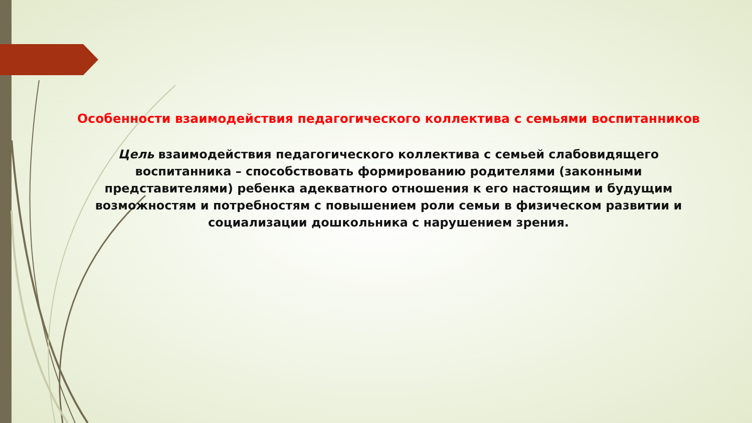Особенности взаимодействия педагогического коллектива с семьями воспитанников
Цель взаимодействия педагогического коллектива с семьей слабовидящего воспитанника – способствовать формированию родителями (законными представителями) ребенка адекватного отношения к его настоящим и будущим возможностям и потребностям с повышением роли семьи в физическом развитии и социализации дошкольника с нарушением зрения.